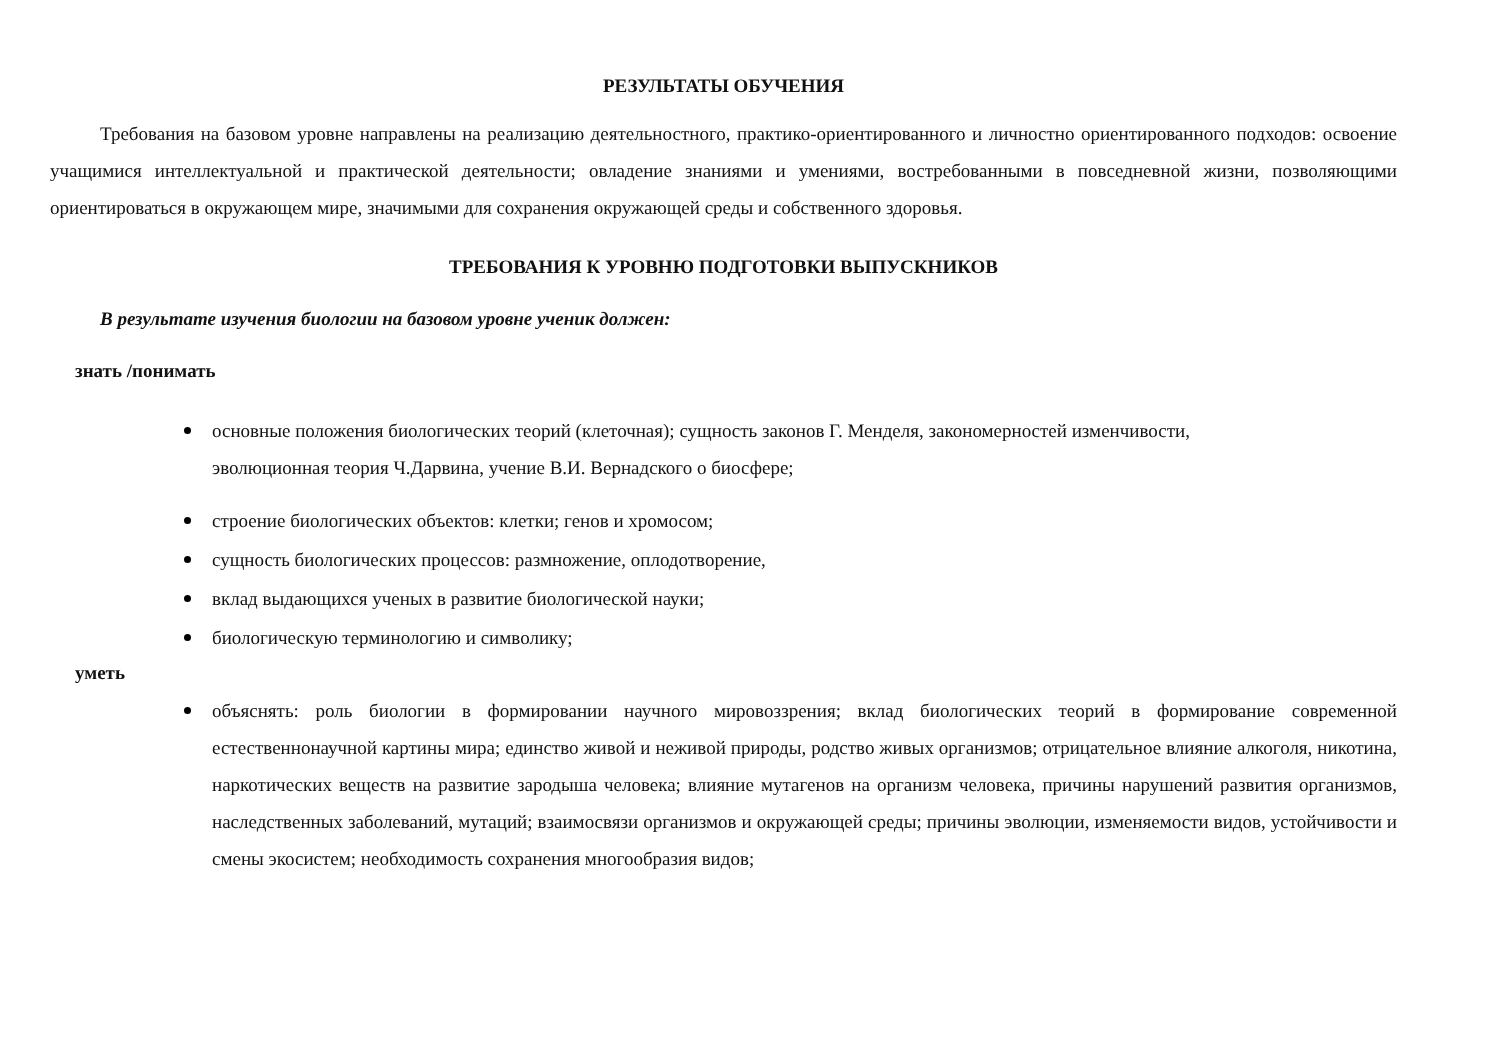РЕЗУЛЬТАТЫ ОБУЧЕНИЯ
Требования на базовом уровне направлены на реализацию деятельностного, практико-ориентированного и личностно ориентированного подходов: освоение учащимися интеллектуальной и практической деятельности; овладение знаниями и умениями, востребованными в повседневной жизни, позволяющими ориентироваться в окружающем мире, значимыми для сохранения окружающей среды и собственного здоровья.
ТРЕБОВАНИЯ К УРОВНЮ ПОДГОТОВКИ ВЫПУСКНИКОВ
В результате изучения биологии на базовом уровне ученик должен:
знать /понимать
основные положения биологических теорий (клеточная); сущность законов Г. Менделя, закономерностей изменчивости,
эволюционная теория Ч.Дарвина, учение В.И. Вернадского о биосфере;
строение биологических объектов: клетки; генов и хромосом;
сущность биологических процессов: размножение, оплодотворение,
вклад выдающихся ученых в развитие биологической науки;
биологическую терминологию и символику;
уметь
объяснять: роль биологии в формировании научного мировоззрения; вклад биологических теорий в формирование современной естественнонаучной картины мира; единство живой и неживой природы, родство живых организмов; отрицательное влияние алкоголя, никотина, наркотических веществ на развитие зародыша человека; влияние мутагенов на организм человека, причины нарушений развития организмов, наследственных заболеваний, мутаций; взаимосвязи организмов и окружающей среды; причины эволюции, изменяемости видов, устойчивости и смены экосистем; необходимость сохранения многообразия видов;